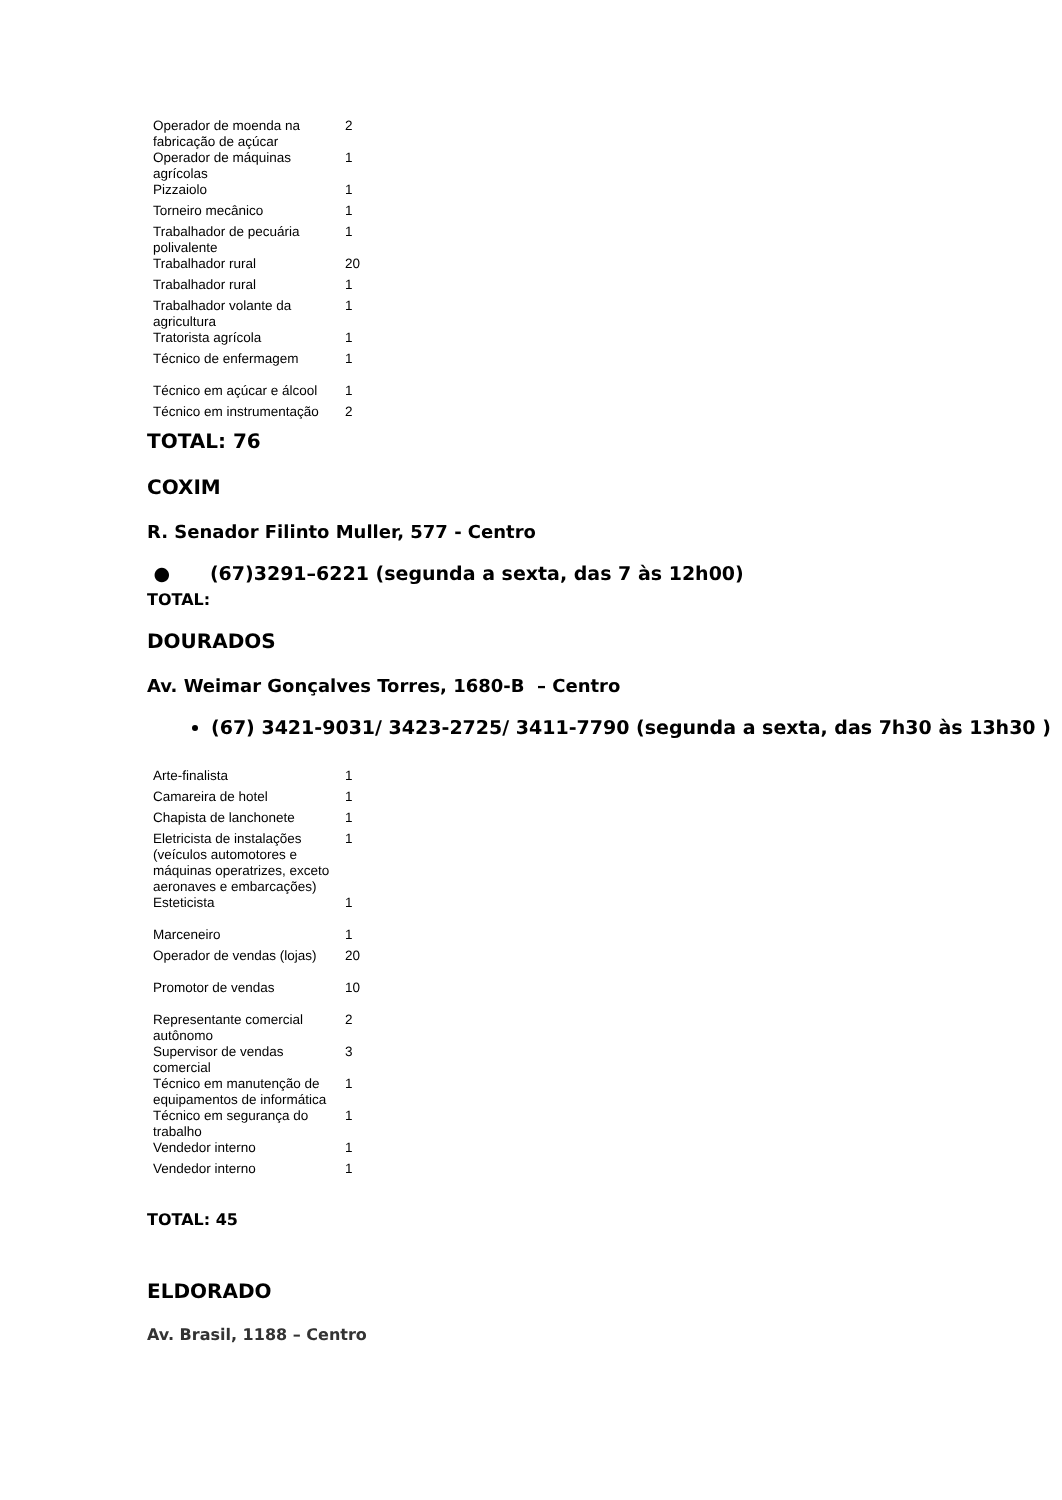| Operador de moenda na fabricação de açúcar | 2 |
| Operador de máquinas agrícolas | 1 |
| Pizzaiolo | 1 |
| Torneiro mecânico | 1 |
| Trabalhador de pecuária polivalente | 1 |
| Trabalhador rural | 20 |
| Trabalhador rural | 1 |
| Trabalhador volante da agricultura | 1 |
| Tratorista agrícola | 1 |
| Técnico de enfermagem | 1 |
| Técnico em açúcar e álcool | 1 |
| Técnico em instrumentação | 2 |
TOTAL: 76
COXIM
R. Senador Filinto Muller, 577 - Centro
● (67)3291–6221 (segunda a sexta, das 7 às 12h00)
TOTAL:
DOURADOS
Av. Weimar Gonçalves Torres, 1680-B – Centro
(67) 3421-9031/ 3423-2725/ 3411-7790 (segunda a sexta, das 7h30 às 13h30 )
| Arte-finalista | 1 |
| Camareira de hotel | 1 |
| Chapista de lanchonete | 1 |
| Eletricista de instalações (veículos automotores e máquinas operatrizes, exceto aeronaves e embarcações) | 1 |
| Esteticista | 1 |
| Marceneiro | 1 |
| Operador de vendas (lojas) | 20 |
| Promotor de vendas | 10 |
| Representante comercial autônomo | 2 |
| Supervisor de vendas comercial | 3 |
| Técnico em manutenção de equipamentos de informática | 1 |
| Técnico em segurança do trabalho | 1 |
| Vendedor interno | 1 |
| Vendedor interno | 1 |
TOTAL: 45
ELDORADO
Av. Brasil, 1188 – Centro